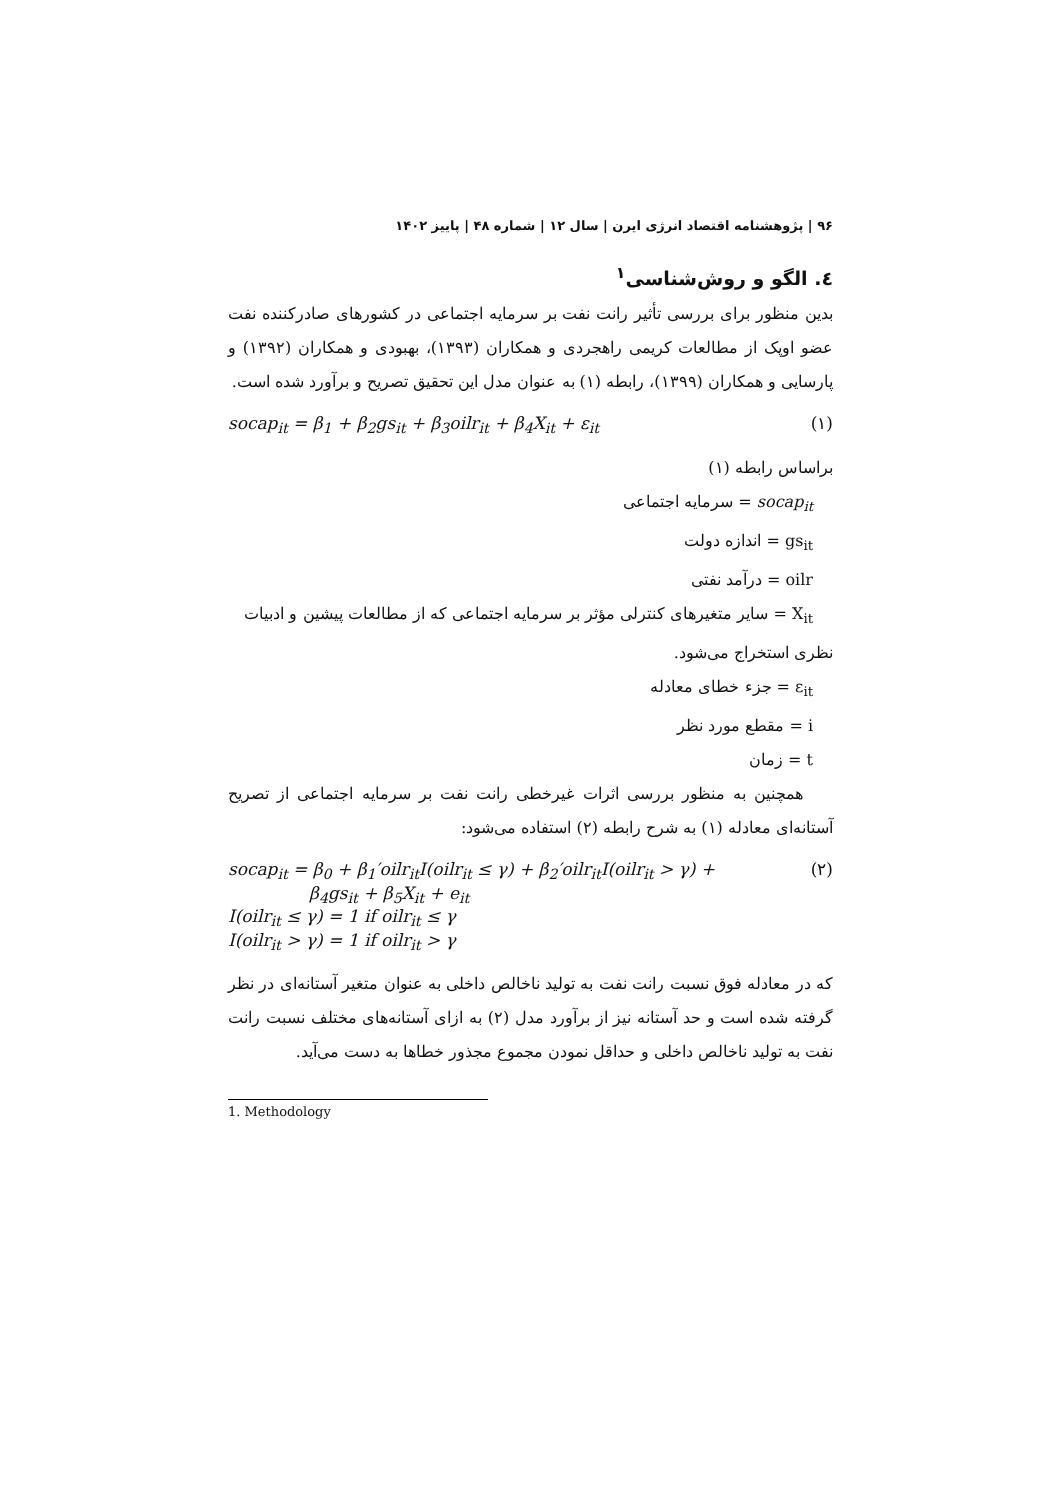۹۶ | پژوهشنامه اقتصاد انرژی ایرن | سال ۱۲ | شماره ۴۸ | پاییز ۱۴۰۲
٤. الگو و روش‌شناسی<sup>۱</sup>
بدین منظور برای بررسی تأثیر رانت نفت بر سرمایه اجتماعی در کشورهای صادرکننده نفت عضو اوپک از مطالعات کریمی راهجردی و همکاران (۱۳۹۳)، بهبودی و همکاران (۱۳۹۲) و پارسایی و همکاران (۱۳۹۹)، رابطه (۱) به عنوان مدل این تحقیق تصریح و برآورد شده است.
socap<sub>it</sub> = β<sub>1</sub> + β<sub>2</sub>gs<sub>it</sub> + β<sub>3</sub>oilr<sub>it</sub> + β<sub>4</sub>X<sub>it</sub> + ε<sub>it</sub> (۱)
براساس رابطه (۱)
socap<sub>it</sub> = سرمایه اجتماعی
gs<sub>it</sub> = اندازه دولت
oilr = درآمد نفتی
X<sub>it</sub> = سایر متغیرهای کنترلی مؤثر بر سرمایه اجتماعی که از مطالعات پیشین و ادبیات
نظری استخراج می‌شود.
ε<sub>it</sub> = جزء خطای معادله
i = مقطع مورد نظر
t = زمان
همچنین به منظور بررسی اثرات غیرخطی رانت نفت بر سرمایه اجتماعی از تصریح آستانه‌ای معادله (۱) به شرح رابطه (۲) استفاده می‌شود:
socap<sub>it</sub> = β<sub>0</sub> + β<sub>1</sub>′oilr<sub>it</sub>I(oilr<sub>it</sub> ≤ γ) + β<sub>2</sub>′oilr<sub>it</sub>I(oilr<sub>it</sub> > γ) +
β<sub>4</sub>gs<sub>it</sub> + β<sub>5</sub>X<sub>it</sub> + e<sub>it</sub>
I(oilr<sub>it</sub> ≤ γ) = 1 if oilr<sub>it</sub> ≤ γ
I(oilr<sub>it</sub> > γ) = 1 if oilr<sub>it</sub> > γ (۲)
که در معادله فوق نسبت رانت نفت به تولید ناخالص داخلی به عنوان متغیر آستانه‌ای در نظر گرفته شده است و حد آستانه نیز از برآورد مدل (۲) به ازای آستانه‌های مختلف نسبت رانت نفت به تولید ناخالص داخلی و حداقل نمودن مجموع مجذور خطاها به دست می‌آید.
1. Methodology